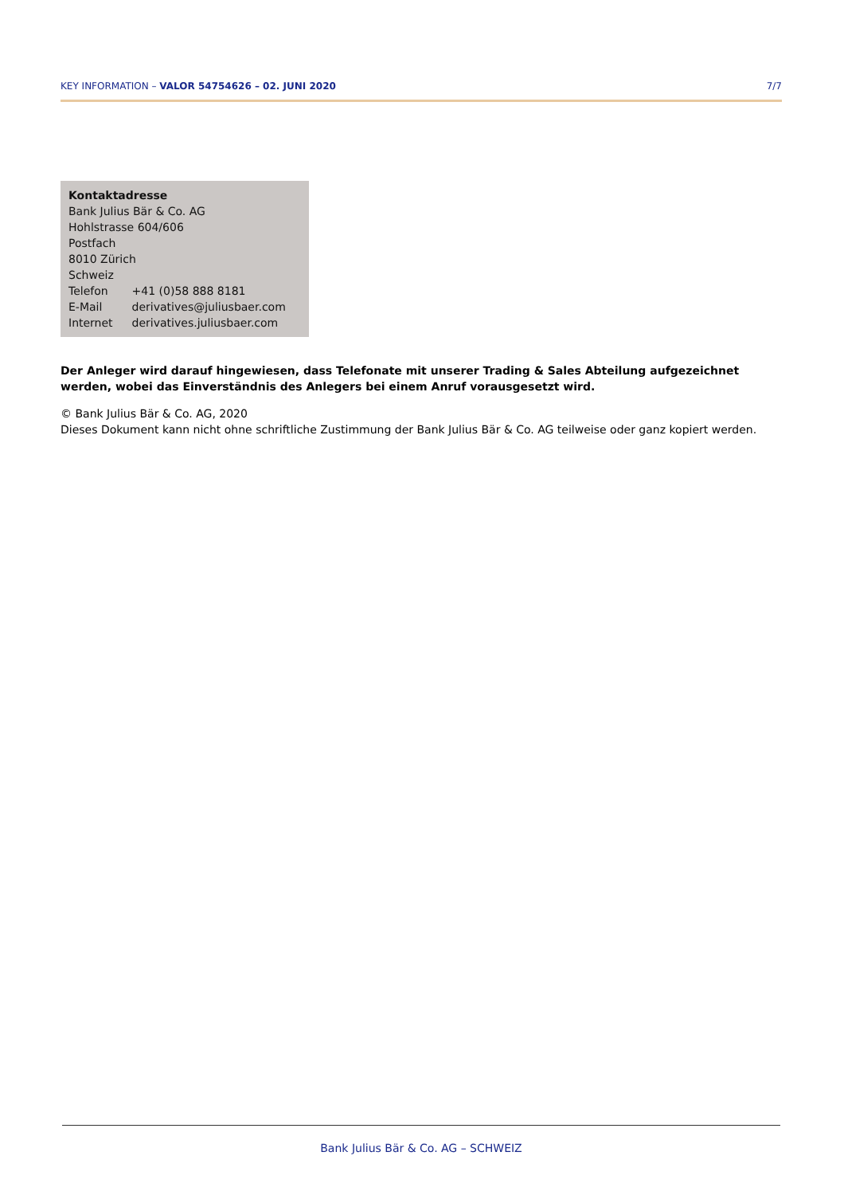KEY INFORMATION – VALOR 54754626 – 02. JUNI 2020 7/7
Kontaktadresse
Bank Julius Bär & Co. AG
Hohlstrasse 604/606
Postfach
8010 Zürich
Schweiz
| Telefon | +41 (0)58 888 8181 |
| E-Mail | derivatives@juliusbaer.com |
| Internet | derivatives.juliusbaer.com |
Der Anleger wird darauf hingewiesen, dass Telefonate mit unserer Trading & Sales Abteilung aufgezeichnet werden, wobei das Einverständnis des Anlegers bei einem Anruf vorausgesetzt wird.
© Bank Julius Bär & Co. AG, 2020
Dieses Dokument kann nicht ohne schriftliche Zustimmung der Bank Julius Bär & Co. AG teilweise oder ganz kopiert werden.
Bank Julius Bär & Co. AG – SCHWEIZ